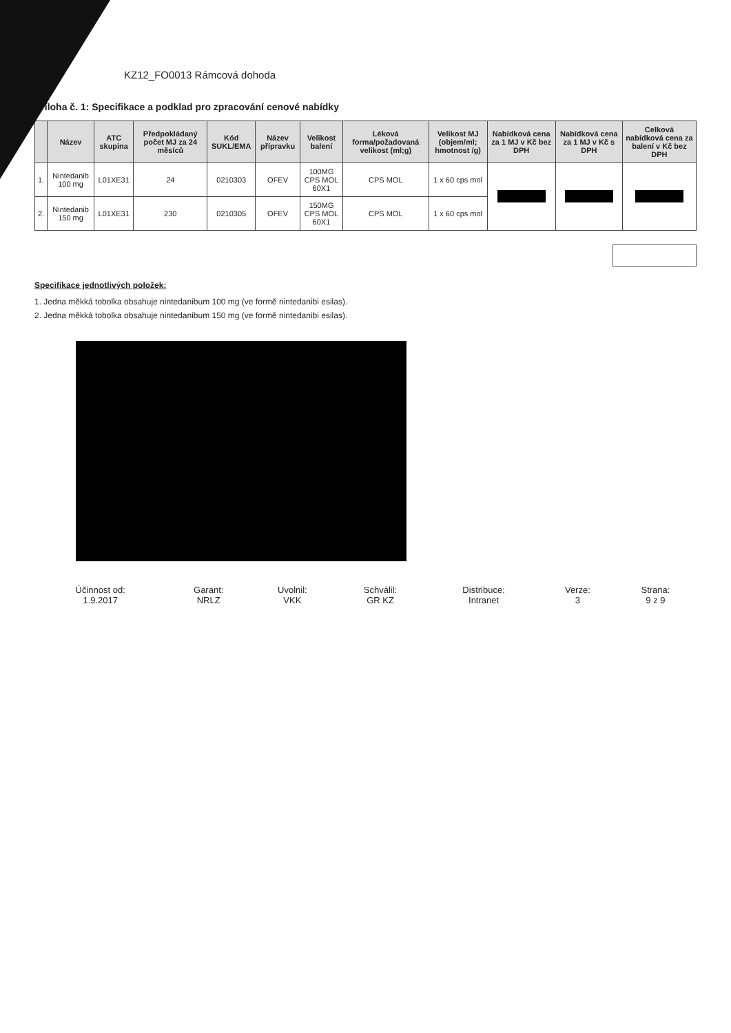KZ12_FO0013 Rámcová dohoda
Příloha č. 1: Specifikace a podklad pro zpracování cenové nabídky
| | Název | ATC skupina | Předpokládaný počet MJ za 24 měsíců | Kód SUKL/EMA | Název přípravku | Velikost balení | Léková forma/požadovaná velikost (ml;g) | Velikost MJ (objem/ml; hmotnost /g) | Nabídková cena za 1 MJ v Kč bez DPH | Nabídková cena za 1 MJ v Kč s DPH | Celková nabídková cena za balení v Kč bez DPH |
| --- | --- | --- | --- | --- | --- | --- | --- | --- | --- | --- | --- |
| 1. | Nintedanib 100 mg | L01XE31 | 24 | 0210303 | OFEV | 100MG CPS MOL 60X1 | CPS MOL | 1 x 60 cps mol | | | |
| 2. | Nintedanib 150 mg | L01XE31 | 230 | 0210305 | OFEV | 150MG CPS MOL 60X1 | CPS MOL | 1 x 60 cps mol | | | |
Specifikace jednotlivých položek:
1. Jedna měkká tobolka obsahuje nintedanibum 100 mg (ve formě nintedanibi esilas).
2. Jedna měkká tobolka obsahuje nintedanibum 150 mg (ve formě nintedanibi esilas).
| Účinnost od: 1.9.2017 | Garant: NRLZ | Uvolnil: VKK | Schválil: GR KZ | Distribuce: Intranet | Verze: 3 | Strana: 9 z 9 |